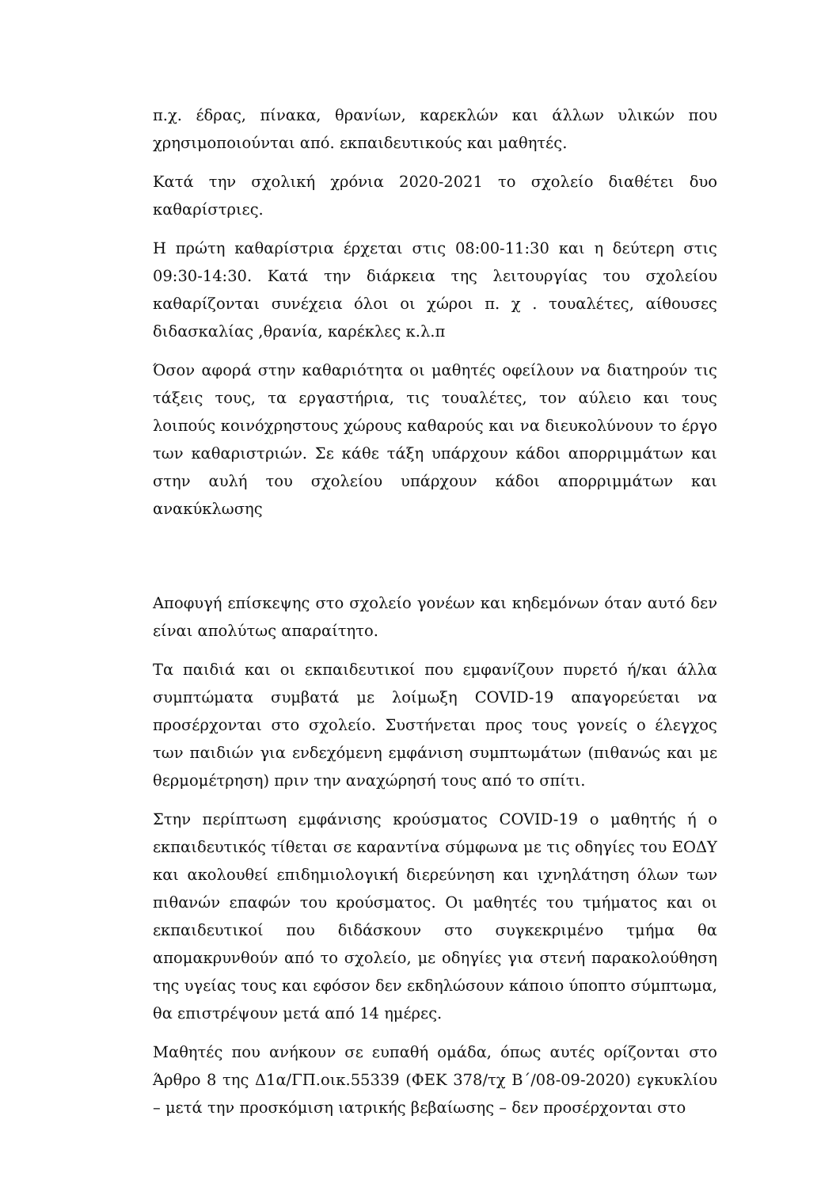π.χ. έδρας, πίνακα, θρανίων, καρεκλών και άλλων υλικών που χρησιμοποιούνται από. εκπαιδευτικούς και μαθητές.
Κατά την σχολική χρόνια 2020-2021 το σχολείο διαθέτει δυο καθαρίστριες.
Η πρώτη καθαρίστρια έρχεται στις 08:00-11:30 και η δεύτερη στις 09:30-14:30. Κατά την διάρκεια της λειτουργίας του σχολείου καθαρίζονται συνέχεια όλοι οι χώροι π. χ . τουαλέτες, αίθουσες διδασκαλίας ,θρανία, καρέκλες κ.λ.π
Όσον αφορά στην καθαριότητα οι μαθητές οφείλουν να διατηρούν τις τάξεις τους, τα εργαστήρια, τις τουαλέτες, τον αύλειο και τους λοιπούς κοινόχρηστους χώρους καθαρούς και να διευκολύνουν το έργο των καθαριστριών. Σε κάθε τάξη υπάρχουν κάδοι απορριμμάτων και στην αυλή του σχολείου υπάρχουν κάδοι απορριμμάτων και ανακύκλωσης
Αποφυγή επίσκεψης στο σχολείο γονέων και κηδεμόνων όταν αυτό δεν είναι απολύτως απαραίτητο.
Τα παιδιά και οι εκπαιδευτικοί που εμφανίζουν πυρετό ή/και άλλα συμπτώματα συμβατά με λοίμωξη COVID-19 απαγορεύεται να προσέρχονται στο σχολείο. Συστήνεται προς τους γονείς ο έλεγχος των παιδιών για ενδεχόμενη εμφάνιση συμπτωμάτων (πιθανώς και με θερμομέτρηση) πριν την αναχώρησή τους από το σπίτι.
Στην περίπτωση εμφάνισης κρούσματος COVID-19 ο μαθητής ή ο εκπαιδευτικός τίθεται σε καραντίνα σύμφωνα με τις οδηγίες του ΕΟΔΥ και ακολουθεί επιδημιολογική διερεύνηση και ιχνηλάτηση όλων των πιθανών επαφών του κρούσματος. Οι μαθητές του τμήματος και οι εκπαιδευτικοί που διδάσκουν στο συγκεκριμένο τμήμα θα απομακρυνθούν από το σχολείο, με οδηγίες για στενή παρακολούθηση της υγείας τους και εφόσον δεν εκδηλώσουν κάποιο ύποπτο σύμπτωμα, θα επιστρέψουν μετά από 14 ημέρες.
Μαθητές που ανήκουν σε ευπαθή ομάδα, όπως αυτές ορίζονται στο Άρθρο 8 της Δ1α/ΓΠ.οικ.55339 (ΦΕΚ 378/τχ Β΄/08-09-2020) εγκυκλίου – μετά την προσκόμιση ιατρικής βεβαίωσης – δεν προσέρχονται στο